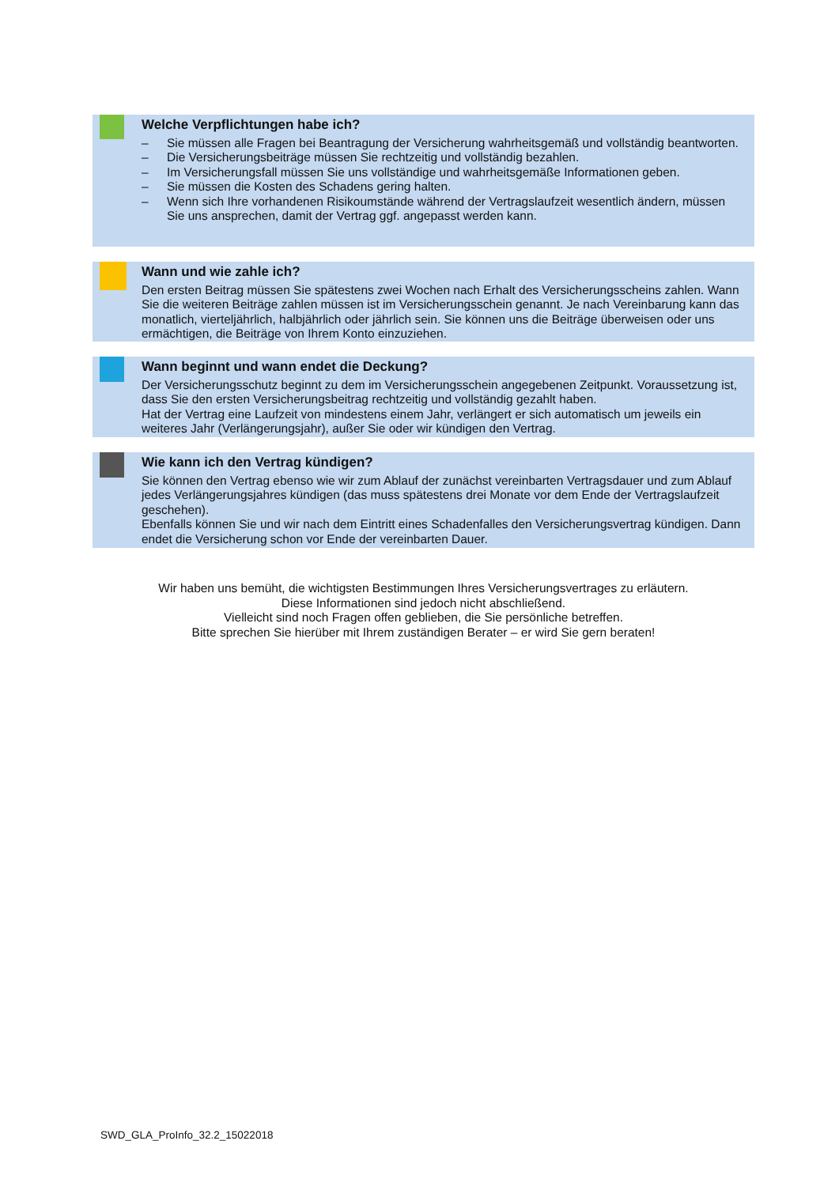Welche Verpflichtungen habe ich?
– Sie müssen alle Fragen bei Beantragung der Versicherung wahrheitsgemäß und vollständig beantworten.
– Die Versicherungsbeiträge müssen Sie rechtzeitig und vollständig bezahlen.
– Im Versicherungsfall müssen Sie uns vollständige und wahrheitsgemäße Informationen geben.
– Sie müssen die Kosten des Schadens gering halten.
– Wenn sich Ihre vorhandenen Risikoumstände während der Vertragslaufzeit wesentlich ändern, müssen Sie uns ansprechen, damit der Vertrag ggf. angepasst werden kann.
Wann und wie zahle ich?
Den ersten Beitrag müssen Sie spätestens zwei Wochen nach Erhalt des Versicherungsscheins zahlen. Wann Sie die weiteren Beiträge zahlen müssen ist im Versicherungsschein genannt. Je nach Vereinbarung kann das monatlich, vierteljährlich, halbjährlich oder jährlich sein. Sie können uns die Beiträge überweisen oder uns ermächtigen, die Beiträge von Ihrem Konto einzuziehen.
Wann beginnt und wann endet die Deckung?
Der Versicherungsschutz beginnt zu dem im Versicherungsschein angegebenen Zeitpunkt. Voraussetzung ist, dass Sie den ersten Versicherungsbeitrag rechtzeitig und vollständig gezahlt haben.
Hat der Vertrag eine Laufzeit von mindestens einem Jahr, verlängert er sich automatisch um jeweils ein weiteres Jahr (Verlängerungsjahr), außer Sie oder wir kündigen den Vertrag.
Wie kann ich den Vertrag kündigen?
Sie können den Vertrag ebenso wie wir zum Ablauf der zunächst vereinbarten Vertragsdauer und zum Ablauf jedes Verlängerungsjahres kündigen (das muss spätestens drei Monate vor dem Ende der Vertragslaufzeit geschehen).
Ebenfalls können Sie und wir nach dem Eintritt eines Schadenfalles den Versicherungsvertrag kündigen. Dann endet die Versicherung schon vor Ende der vereinbarten Dauer.
Wir haben uns bemüht, die wichtigsten Bestimmungen Ihres Versicherungsvertrages zu erläutern.
Diese Informationen sind jedoch nicht abschließend.
Vielleicht sind noch Fragen offen geblieben, die Sie persönliche betreffen.
Bitte sprechen Sie hierüber mit Ihrem zuständigen Berater – er wird Sie gern beraten!
SWD_GLA_ProInfo_32.2_15022018